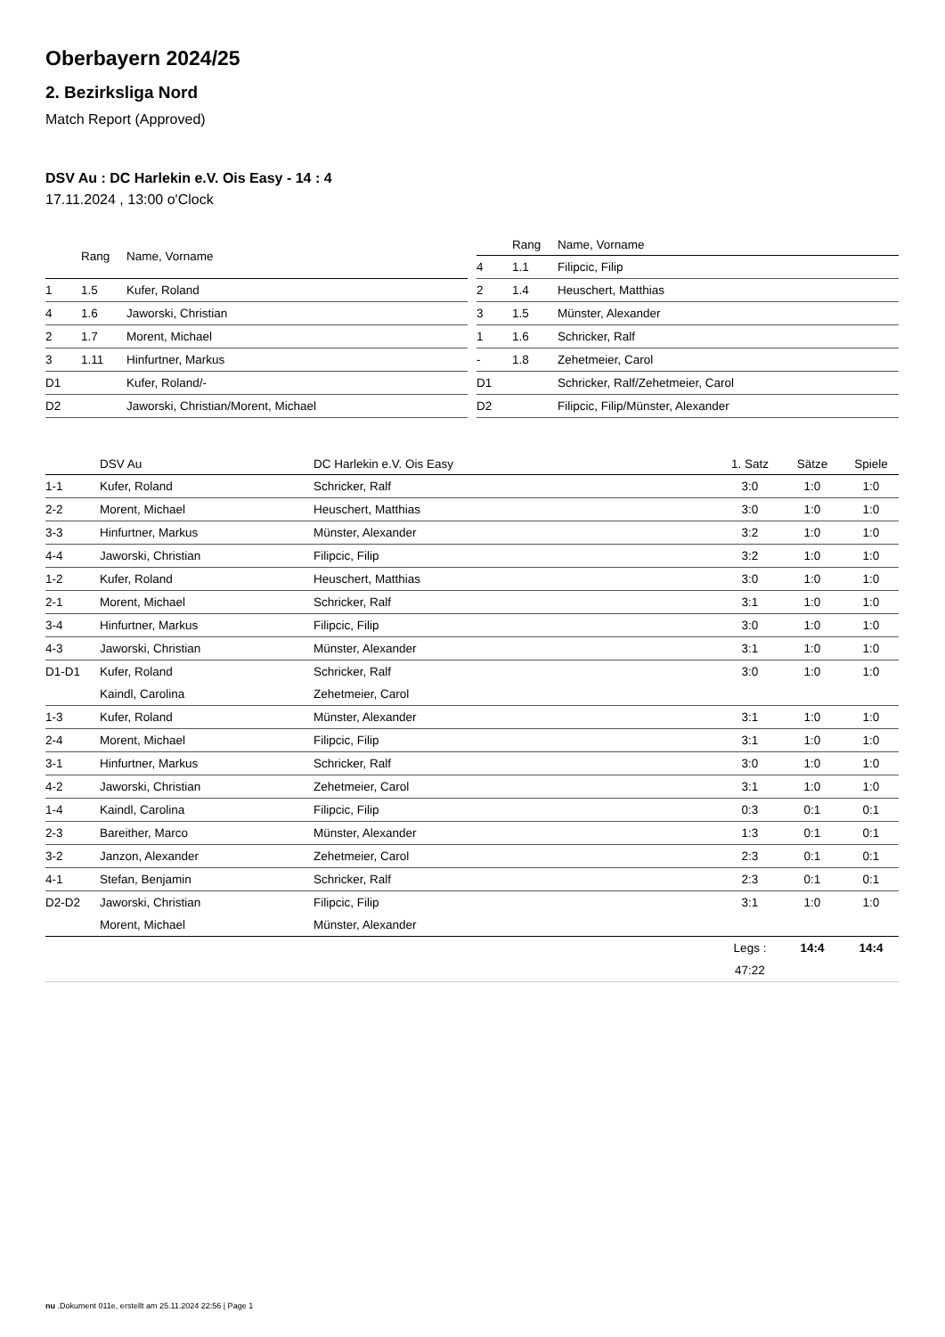Oberbayern 2024/25
2. Bezirksliga Nord
Match Report (Approved)
DSV Au : DC Harlekin e.V. Ois Easy - 14 : 4
17.11.2024 , 13:00 o'Clock
| | Rang | Name, Vorname |
| --- | --- | --- |
| 1 | 1.5 | Kufer, Roland |
| 4 | 1.6 | Jaworski, Christian |
| 2 | 1.7 | Morent, Michael |
| 3 | 1.11 | Hinfurtner, Markus |
| D1 | | Kufer, Roland/- |
| D2 | | Jaworski, Christian/Morent, Michael |
| | Rang | Name, Vorname |
| --- | --- | --- |
| 4 | 1.1 | Filipcic, Filip |
| 2 | 1.4 | Heuschert, Matthias |
| 3 | 1.5 | Münster, Alexander |
| 1 | 1.6 | Schricker, Ralf |
| - | 1.8 | Zehetmeier, Carol |
| D1 | | Schricker, Ralf/Zehetmeier, Carol |
| D2 | | Filipcic, Filip/Münster, Alexander |
| | DSV Au | DC Harlekin e.V. Ois Easy | 1. Satz | Sätze | Spiele |
| --- | --- | --- | --- | --- | --- |
| 1-1 | Kufer, Roland | Schricker, Ralf | 3:0 | 1:0 | 1:0 |
| 2-2 | Morent, Michael | Heuschert, Matthias | 3:0 | 1:0 | 1:0 |
| 3-3 | Hinfurtner, Markus | Münster, Alexander | 3:2 | 1:0 | 1:0 |
| 4-4 | Jaworski, Christian | Filipcic, Filip | 3:2 | 1:0 | 1:0 |
| 1-2 | Kufer, Roland | Heuschert, Matthias | 3:0 | 1:0 | 1:0 |
| 2-1 | Morent, Michael | Schricker, Ralf | 3:1 | 1:0 | 1:0 |
| 3-4 | Hinfurtner, Markus | Filipcic, Filip | 3:0 | 1:0 | 1:0 |
| 4-3 | Jaworski, Christian | Münster, Alexander | 3:1 | 1:0 | 1:0 |
| D1-D1 | Kufer, Roland | Schricker, Ralf | 3:0 | 1:0 | 1:0 |
| | Kaindl, Carolina | Zehetmeier, Carol | | | |
| 1-3 | Kufer, Roland | Münster, Alexander | 3:1 | 1:0 | 1:0 |
| 2-4 | Morent, Michael | Filipcic, Filip | 3:1 | 1:0 | 1:0 |
| 3-1 | Hinfurtner, Markus | Schricker, Ralf | 3:0 | 1:0 | 1:0 |
| 4-2 | Jaworski, Christian | Zehetmeier, Carol | 3:1 | 1:0 | 1:0 |
| 1-4 | Kaindl, Carolina | Filipcic, Filip | 0:3 | 0:1 | 0:1 |
| 2-3 | Bareither, Marco | Münster, Alexander | 1:3 | 0:1 | 0:1 |
| 3-2 | Janzon, Alexander | Zehetmeier, Carol | 2:3 | 0:1 | 0:1 |
| 4-1 | Stefan, Benjamin | Schricker, Ralf | 2:3 | 0:1 | 0:1 |
| D2-D2 | Jaworski, Christian | Filipcic, Filip | 3:1 | 1:0 | 1:0 |
| | Morent, Michael | Münster, Alexander | | | |
| | | | Legs : | 14:4 | 14:4 |
| | | | 47:22 | | |
nu .Dokument 011e, erstellt am 25.11.2024 22:56 | Page 1